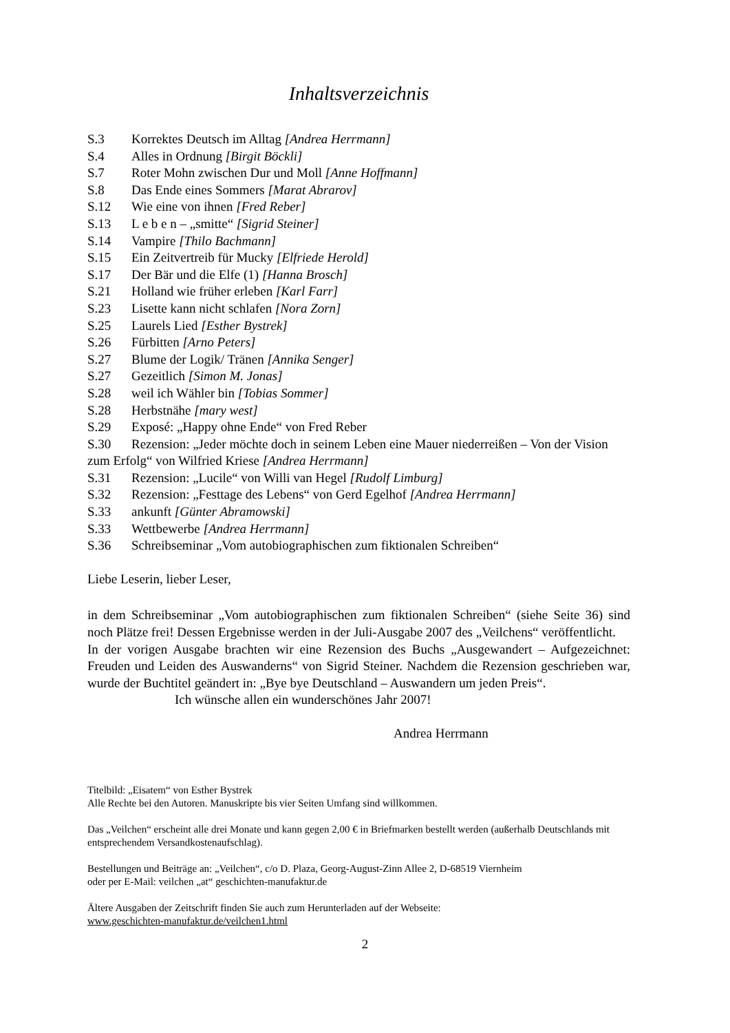Inhaltsverzeichnis
S.3 Korrektes Deutsch im Alltag [Andrea Herrmann]
S.4 Alles in Ordnung [Birgit Böckli]
S.7 Roter Mohn zwischen Dur und Moll [Anne Hoffmann]
S.8 Das Ende eines Sommers [Marat Abrarov]
S.12 Wie eine von ihnen [Fred Reber]
S.13 L e b e n – „smitte“ [Sigrid Steiner]
S.14 Vampire [Thilo Bachmann]
S.15 Ein Zeitvertreib für Mucky [Elfriede Herold]
S.17 Der Bär und die Elfe (1) [Hanna Brosch]
S.21 Holland wie früher erleben [Karl Farr]
S.23 Lisette kann nicht schlafen [Nora Zorn]
S.25 Laurels Lied [Esther Bystrek]
S.26 Fürbitten [Arno Peters]
S.27 Blume der Logik/ Tränen [Annika Senger]
S.27 Gezeitlich [Simon M. Jonas]
S.28 weil ich Wähler bin [Tobias Sommer]
S.28 Herbstnähe [mary west]
S.29 Exposé: „Happy ohne Ende“ von Fred Reber
S.30 Rezension: „Jeder möchte doch in seinem Leben eine Mauer niederreißen – Von der Vision zum Erfolg“ von Wilfried Kriese [Andrea Herrmann]
S.31 Rezension: „Lucile“ von Willi van Hegel [Rudolf Limburg]
S.32 Rezension: „Festtage des Lebens“ von Gerd Egelhof [Andrea Herrmann]
S.33 ankunft [Günter Abramowski]
S.33 Wettbewerbe [Andrea Herrmann]
S.36 Schreibseminar „Vom autobiographischen zum fiktionalen Schreiben“
Liebe Leserin, lieber Leser,
in dem Schreibseminar „Vom autobiographischen zum fiktionalen Schreiben“ (siehe Seite 36) sind noch Plätze frei! Dessen Ergebnisse werden in der Juli-Ausgabe 2007 des „Veilchens“ veröffentlicht.
In der vorigen Ausgabe brachten wir eine Rezension des Buchs „Ausgewandert – Aufgezeichnet: Freuden und Leiden des Auswanderns“ von Sigrid Steiner. Nachdem die Rezension geschrieben war, wurde der Buchtitel geändert in: „Bye bye Deutschland – Auswandern um jeden Preis“.
Ich wünsche allen ein wunderschönes Jahr 2007!
Andrea Herrmann
Titelbild: „Eisatem“ von Esther Bystrek
Alle Rechte bei den Autoren. Manuskripte bis vier Seiten Umfang sind willkommen.
Das „Veilchen“ erscheint alle drei Monate und kann gegen 2,00 € in Briefmarken bestellt werden (außerhalb Deutschlands mit entsprechendem Versandkostenaufschlag).
Bestellungen und Beiträge an: „Veilchen“, c/o D. Plaza, Georg-August-Zinn Allee 2, D-68519 Viernheim
oder per E-Mail: veilchen „at“ geschichten-manufaktur.de
Ältere Ausgaben der Zeitschrift finden Sie auch zum Herunterladen auf der Webseite:
www.geschichten-manufaktur.de/veilchen1.html
2